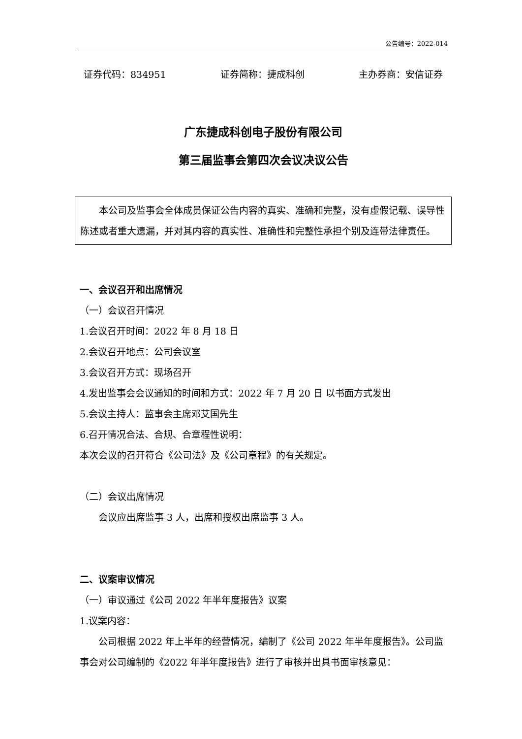公告编号：2022-014
证券代码：834951 证券简称：捷成科创 主办券商：安信证券
广东捷成科创电子股份有限公司
第三届监事会第四次会议决议公告
本公司及监事会全体成员保证公告内容的真实、准确和完整，没有虚假记载、误导性陈述或者重大遗漏，并对其内容的真实性、准确性和完整性承担个别及连带法律责任。
一、会议召开和出席情况
（一）会议召开情况
1.会议召开时间：2022 年 8 月 18 日
2.会议召开地点：公司会议室
3.会议召开方式：现场召开
4.发出监事会会议通知的时间和方式：2022 年 7 月 20 日 以书面方式发出
5.会议主持人：监事会主席邓艾国先生
6.召开情况合法、合规、合章程性说明：
本次会议的召开符合《公司法》及《公司章程》的有关规定。
（二）会议出席情况
会议应出席监事 3 人，出席和授权出席监事 3 人。
二、议案审议情况
（一）审议通过《公司 2022 年半年度报告》议案
1.议案内容：
公司根据 2022 年上半年的经营情况，编制了《公司 2022 年半年度报告》。公司监事会对公司编制的《2022 年半年度报告》进行了审核并出具书面审核意见：